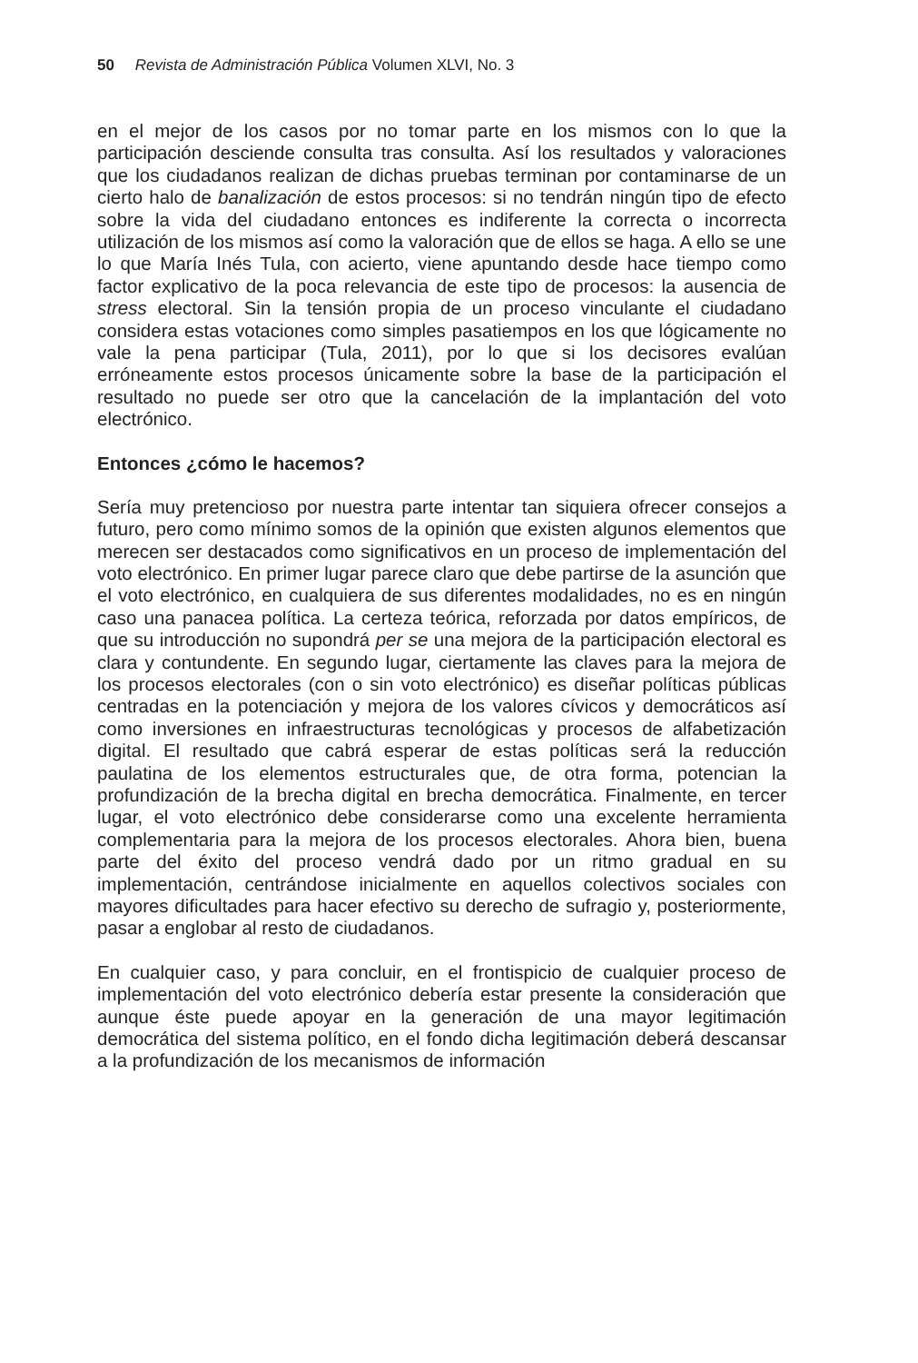50 Revista de Administración Pública Volumen XLVI, No. 3
en el mejor de los casos por no tomar parte en los mismos con lo que la participación desciende consulta tras consulta. Así los resultados y valoraciones que los ciudadanos realizan de dichas pruebas terminan por contaminarse de un cierto halo de banalización de estos procesos: si no tendrán ningún tipo de efecto sobre la vida del ciudadano entonces es indiferente la correcta o incorrecta utilización de los mismos así como la valoración que de ellos se haga. A ello se une lo que María Inés Tula, con acierto, viene apuntando desde hace tiempo como factor explicativo de la poca relevancia de este tipo de procesos: la ausencia de stress electoral. Sin la tensión propia de un proceso vinculante el ciudadano considera estas votaciones como simples pasatiempos en los que lógicamente no vale la pena participar (Tula, 2011), por lo que si los decisores evalúan erróneamente estos procesos únicamente sobre la base de la participación el resultado no puede ser otro que la cancelación de la implantación del voto electrónico.
Entonces ¿cómo le hacemos?
Sería muy pretencioso por nuestra parte intentar tan siquiera ofrecer consejos a futuro, pero como mínimo somos de la opinión que existen algunos elementos que merecen ser destacados como significativos en un proceso de implementación del voto electrónico. En primer lugar parece claro que debe partirse de la asunción que el voto electrónico, en cualquiera de sus diferentes modalidades, no es en ningún caso una panacea política. La certeza teórica, reforzada por datos empíricos, de que su introducción no supondrá per se una mejora de la participación electoral es clara y contundente. En segundo lugar, ciertamente las claves para la mejora de los procesos electorales (con o sin voto electrónico) es diseñar políticas públicas centradas en la potenciación y mejora de los valores cívicos y democráticos así como inversiones en infraestructuras tecnológicas y procesos de alfabetización digital. El resultado que cabrá esperar de estas políticas será la reducción paulatina de los elementos estructurales que, de otra forma, potencian la profundización de la brecha digital en brecha democrática. Finalmente, en tercer lugar, el voto electrónico debe considerarse como una excelente herramienta complementaria para la mejora de los procesos electorales. Ahora bien, buena parte del éxito del proceso vendrá dado por un ritmo gradual en su implementación, centrándose inicialmente en aquellos colectivos sociales con mayores dificultades para hacer efectivo su derecho de sufragio y, posteriormente, pasar a englobar al resto de ciudadanos.
En cualquier caso, y para concluir, en el frontispicio de cualquier proceso de implementación del voto electrónico debería estar presente la consideración que aunque éste puede apoyar en la generación de una mayor legitimación democrática del sistema político, en el fondo dicha legitimación deberá descansar a la profundización de los mecanismos de información